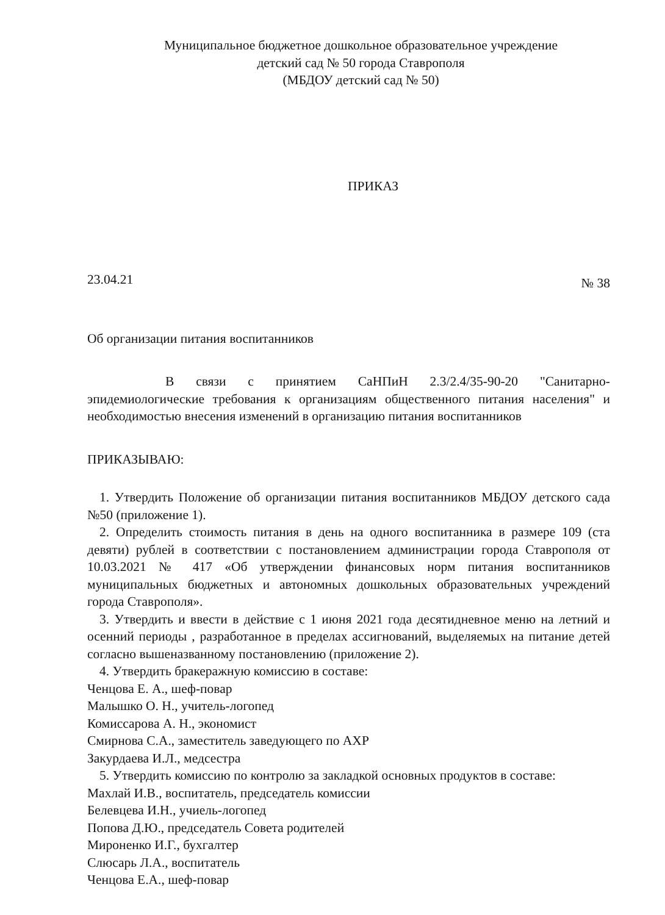Муниципальное бюджетное дошкольное образовательное учреждение
детский сад № 50 города Ставрополя
(МБДОУ детский сад № 50)
ПРИКАЗ
23.04.21 № 38
Об организации питания воспитанников
В связи с принятием СаНПиН 2.3/2.4/35-90-20 "Санитарно-эпидемиологические требования к организациям общественного питания населения" и необходимостью внесения изменений в организацию питания воспитанников
ПРИКАЗЫВАЮ:
1. Утвердить Положение об организации питания воспитанников МБДОУ детского сада №50 (приложение 1).
2. Определить стоимость питания в день на одного воспитанника в размере 109 (ста девяти) рублей в соответствии с постановлением администрации города Ставрополя от 10.03.2021 № 417 «Об утверждении финансовых норм питания воспитанников муниципальных бюджетных и автономных дошкольных образовательных учреждений города Ставрополя».
3. Утвердить и ввести в действие с 1 июня 2021 года десятидневное меню на летний и осенний периоды , разработанное в пределах ассигнований, выделяемых на питание детей согласно вышеназванному постановлению (приложение 2).
4. Утвердить бракеражную комиссию в составе:
Ченцова Е. А., шеф-повар
Малышко О. Н., учитель-логопед
Комиссарова А. Н., экономист
Смирнова С.А., заместитель заведующего по АХР
Закурдаева И.Л., медсестра
5. Утвердить комиссию по контролю за закладкой основных продуктов в составе:
Махлай И.В., воспитатель, председатель комиссии
Белевцева И.Н., учиель-логопед
Попова Д.Ю., председатель Совета родителей
Мироненко И.Г., бухгалтер
Слюсарь Л.А., воспитатель
Ченцова Е.А., шеф-повар